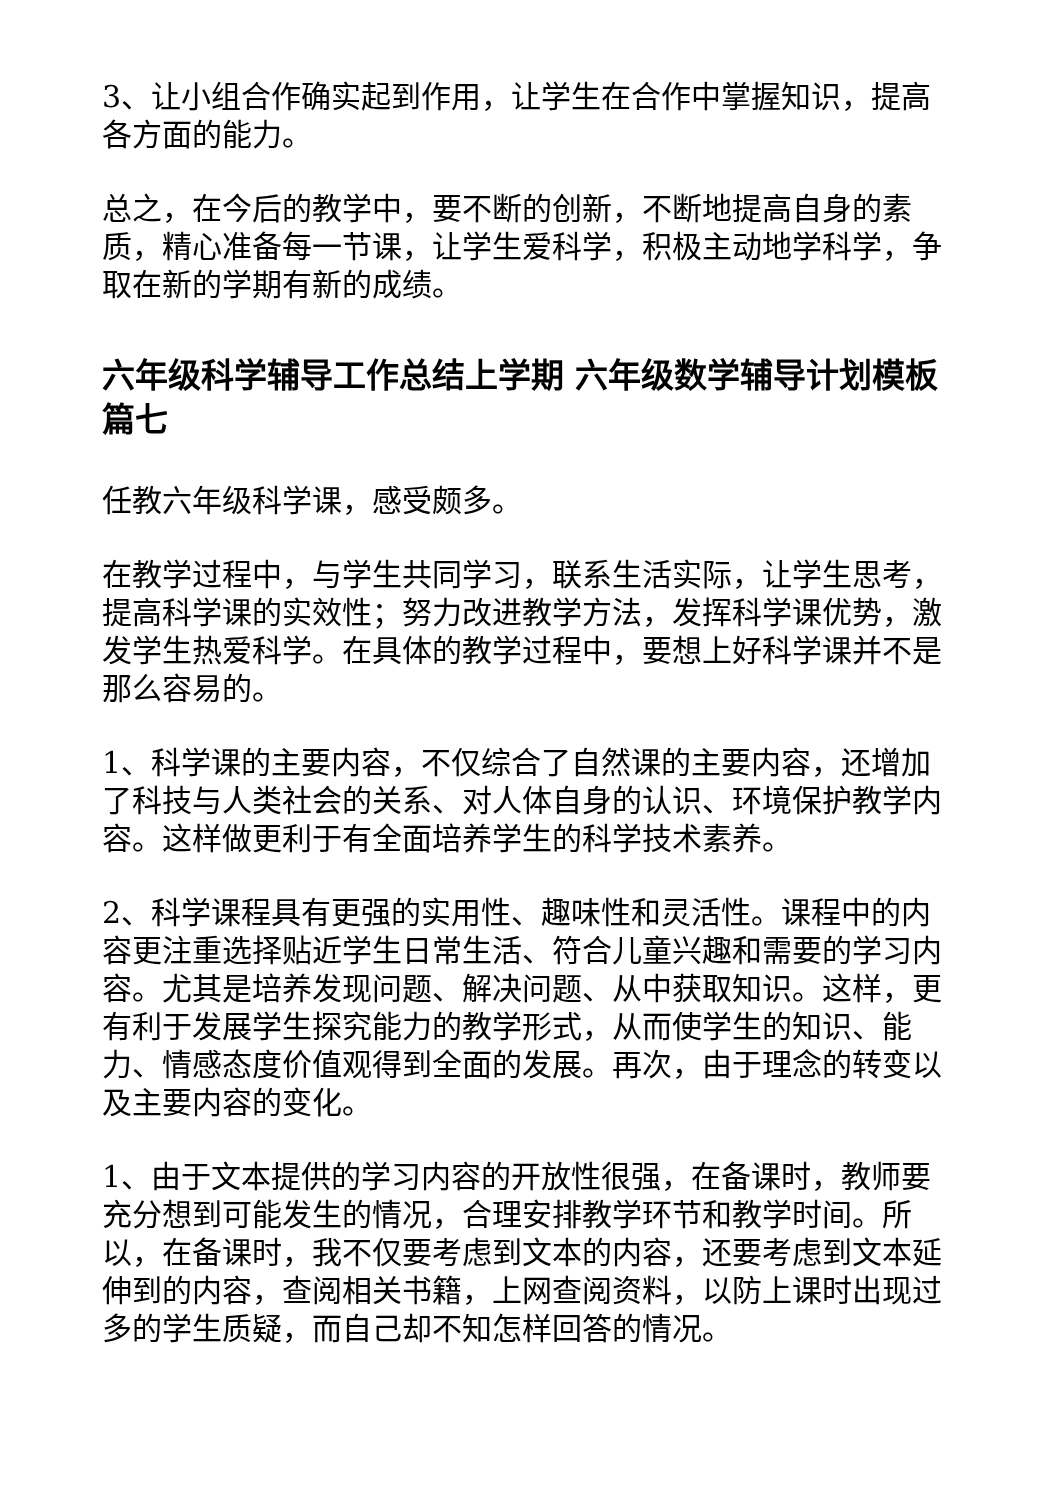3、让小组合作确实起到作用，让学生在合作中掌握知识，提高各方面的能力。
总之，在今后的教学中，要不断的创新，不断地提高自身的素质，精心准备每一节课，让学生爱科学，积极主动地学科学，争取在新的学期有新的成绩。
六年级科学辅导工作总结上学期 六年级数学辅导计划模板篇七
任教六年级科学课，感受颇多。
在教学过程中，与学生共同学习，联系生活实际，让学生思考，提高科学课的实效性；努力改进教学方法，发挥科学课优势，激发学生热爱科学。在具体的教学过程中，要想上好科学课并不是那么容易的。
1、科学课的主要内容，不仅综合了自然课的主要内容，还增加了科技与人类社会的关系、对人体自身的认识、环境保护教学内容。这样做更利于有全面培养学生的科学技术素养。
2、科学课程具有更强的实用性、趣味性和灵活性。课程中的内容更注重选择贴近学生日常生活、符合儿童兴趣和需要的学习内容。尤其是培养发现问题、解决问题、从中获取知识。这样，更有利于发展学生探究能力的教学形式，从而使学生的知识、能力、情感态度价值观得到全面的发展。再次，由于理念的转变以及主要内容的变化。
1、由于文本提供的学习内容的开放性很强，在备课时，教师要充分想到可能发生的情况，合理安排教学环节和教学时间。所以，在备课时，我不仅要考虑到文本的内容，还要考虑到文本延伸到的内容，查阅相关书籍，上网查阅资料，以防上课时出现过多的学生质疑，而自己却不知怎样回答的情况。